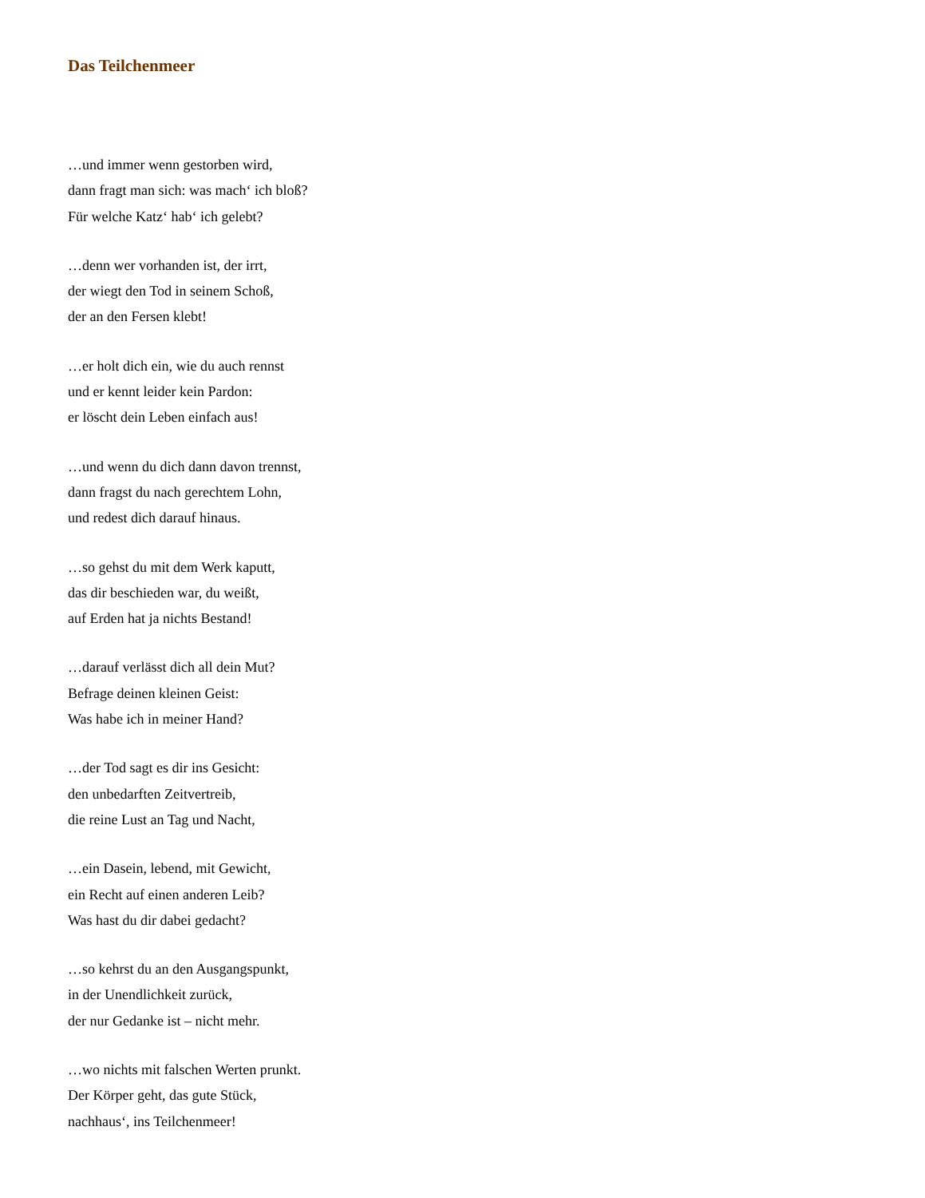Das Teilchenmeer
…und immer wenn gestorben wird,
dann fragt man sich: was mach‘ ich bloß?
Für welche Katz‘ hab‘ ich gelebt?
…denn wer vorhanden ist, der irrt,
der wiegt den Tod in seinem Schoß,
der an den Fersen klebt!
…er holt dich ein, wie du auch rennst
und er kennt leider kein Pardon:
er löscht dein Leben einfach aus!
…und wenn du dich dann davon trennst,
dann fragst du nach gerechtem Lohn,
und redest dich darauf hinaus.
…so gehst du mit dem Werk kaputt,
das dir beschieden war, du weißt,
auf Erden hat ja nichts Bestand!
…darauf verlässt dich all dein Mut?
Befrage deinen kleinen Geist:
Was habe ich in meiner Hand?
…der Tod sagt es dir ins Gesicht:
den unbedarften Zeitvertreib,
die reine Lust an Tag und Nacht,
…ein Dasein, lebend, mit Gewicht,
ein Recht auf einen anderen Leib?
Was hast du dir dabei gedacht?
…so kehrst du an den Ausgangspunkt,
in der Unendlichkeit zurück,
der nur Gedanke ist – nicht mehr.
…wo nichts mit falschen Werten prunkt.
Der Körper geht, das gute Stück,
nachhaus‘, ins Teilchenmeer!